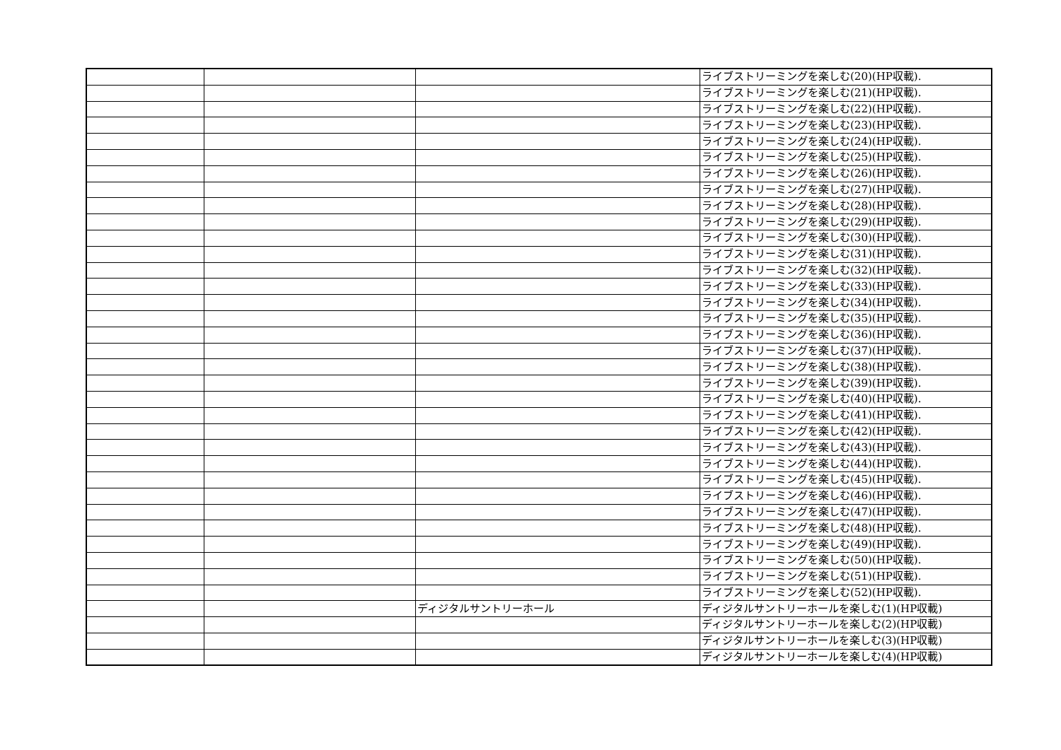| | | | ライブストリーミングを楽しむ(20)(HP収載). |
| | | | ライブストリーミングを楽しむ(21)(HP収載). |
| | | | ライブストリーミングを楽しむ(22)(HP収載). |
| | | | ライブストリーミングを楽しむ(23)(HP収載). |
| | | | ライブストリーミングを楽しむ(24)(HP収載). |
| | | | ライブストリーミングを楽しむ(25)(HP収載). |
| | | | ライブストリーミングを楽しむ(26)(HP収載). |
| | | | ライブストリーミングを楽しむ(27)(HP収載). |
| | | | ライブストリーミングを楽しむ(28)(HP収載). |
| | | | ライブストリーミングを楽しむ(29)(HP収載). |
| | | | ライブストリーミングを楽しむ(30)(HP収載). |
| | | | ライブストリーミングを楽しむ(31)(HP収載). |
| | | | ライブストリーミングを楽しむ(32)(HP収載). |
| | | | ライブストリーミングを楽しむ(33)(HP収載). |
| | | | ライブストリーミングを楽しむ(34)(HP収載). |
| | | | ライブストリーミングを楽しむ(35)(HP収載). |
| | | | ライブストリーミングを楽しむ(36)(HP収載). |
| | | | ライブストリーミングを楽しむ(37)(HP収載). |
| | | | ライブストリーミングを楽しむ(38)(HP収載). |
| | | | ライブストリーミングを楽しむ(39)(HP収載). |
| | | | ライブストリーミングを楽しむ(40)(HP収載). |
| | | | ライブストリーミングを楽しむ(41)(HP収載). |
| | | | ライブストリーミングを楽しむ(42)(HP収載). |
| | | | ライブストリーミングを楽しむ(43)(HP収載). |
| | | | ライブストリーミングを楽しむ(44)(HP収載). |
| | | | ライブストリーミングを楽しむ(45)(HP収載). |
| | | | ライブストリーミングを楽しむ(46)(HP収載). |
| | | | ライブストリーミングを楽しむ(47)(HP収載). |
| | | | ライブストリーミングを楽しむ(48)(HP収載). |
| | | | ライブストリーミングを楽しむ(49)(HP収載). |
| | | | ライブストリーミングを楽しむ(50)(HP収載). |
| | | | ライブストリーミングを楽しむ(51)(HP収載). |
| | | | ライブストリーミングを楽しむ(52)(HP収載). |
| | | ディジタルサントリーホール | ディジタルサントリーホールを楽しむ(1)(HP収載) |
| | | | ディジタルサントリーホールを楽しむ(2)(HP収載) |
| | | | ディジタルサントリーホールを楽しむ(3)(HP収載) |
| | | | ディジタルサントリーホールを楽しむ(4)(HP収載) |